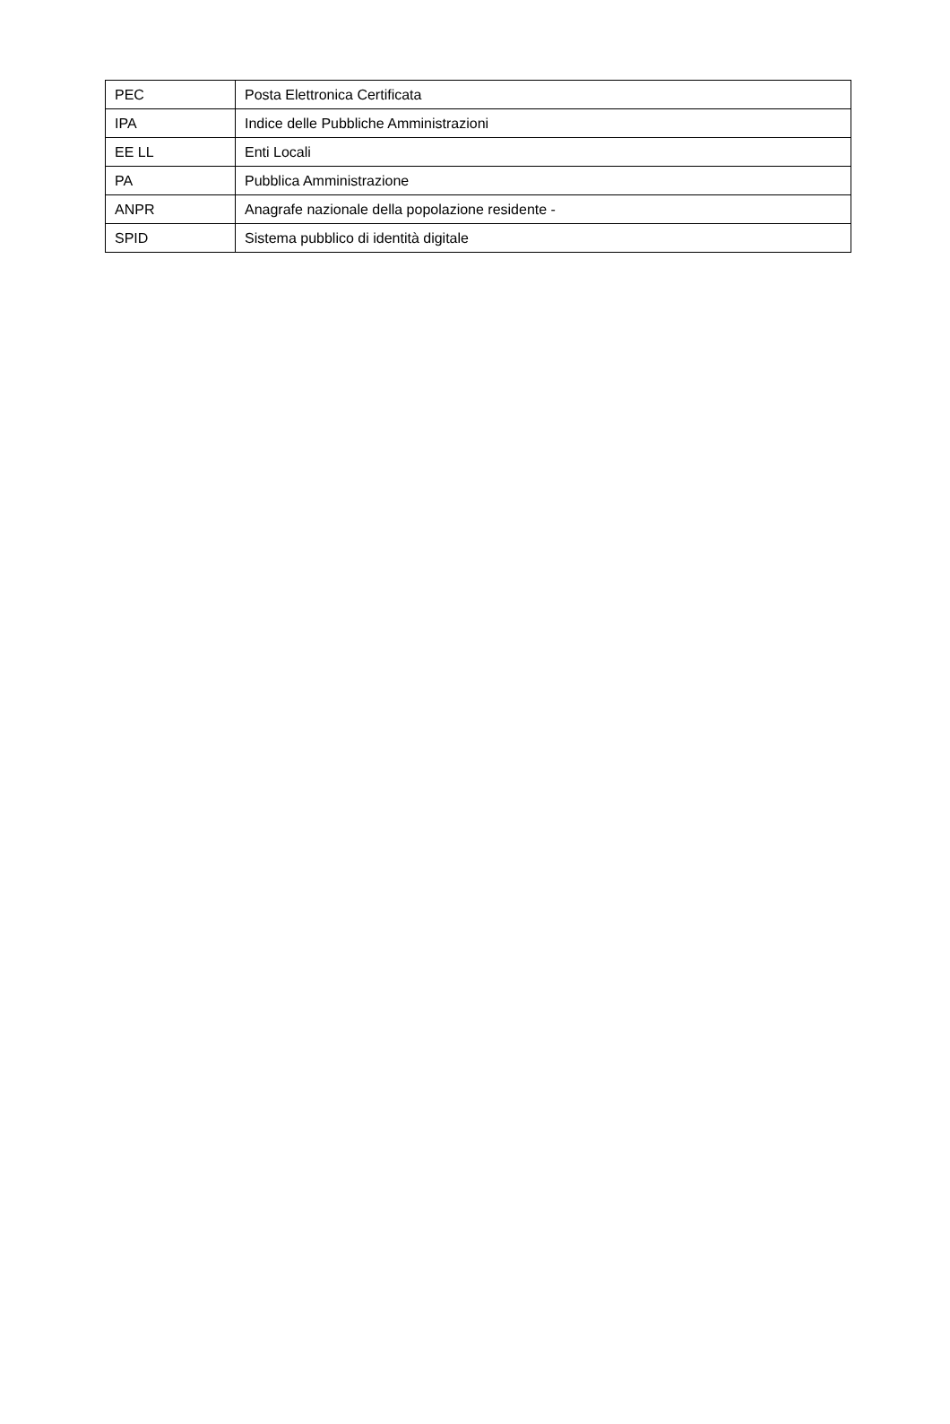| PEC | Posta Elettronica Certificata |
| IPA | Indice delle Pubbliche Amministrazioni |
| EE LL | Enti Locali |
| PA | Pubblica Amministrazione |
| ANPR | Anagrafe nazionale della popolazione residente - |
| SPID | Sistema pubblico di identità digitale |